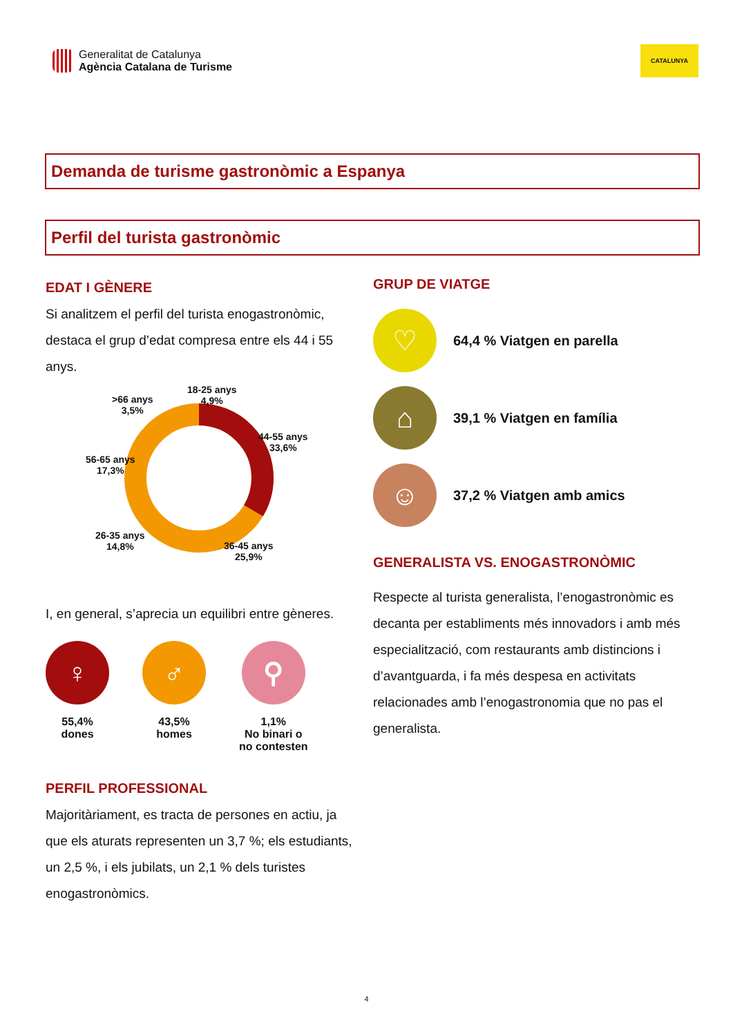Generalitat de Catalunya
Agència Catalana de Turisme
CATALUNYA
Demanda de turisme gastronòmic a Espanya
Perfil del turista gastronòmic
EDAT I GÈNERE
Si analitzem el perfil del turista enogastronòmic, destaca el grup d’edat compresa entre els 44 i 55 anys.
18-25 anys
4,9%
>66 anys
3,5%
44-55 anys
33,6%
56-65 anys
17,3%
26-35 anys
14,8%
36-45 anys
25,9%
I, en general, s’aprecia un equilibri entre gèneres.
♀
55,4%
dones
♂
43,5%
homes
⚲
1,1%
No binari o
no contesten
PERFIL PROFESSIONAL
Majoritàriament, es tracta de persones en actiu, ja que els aturats representen un 3,7 %; els estudiants, un 2,5 %, i els jubilats, un 2,1 % dels turistes enogastronòmics.
GRUP DE VIATGE
♡
64,4 % Viatgen en parella
⌂
39,1 % Viatgen en família
☺
37,2 % Viatgen amb amics
GENERALISTA VS. ENOGASTRONÒMIC
Respecte al turista generalista, l’enogastronòmic es decanta per establiments més innovadors i amb més especialització, com restaurants amb distincions i d’avantguarda, i fa més despesa en activitats relacionades amb l’enogastronomia que no pas el generalista.
4